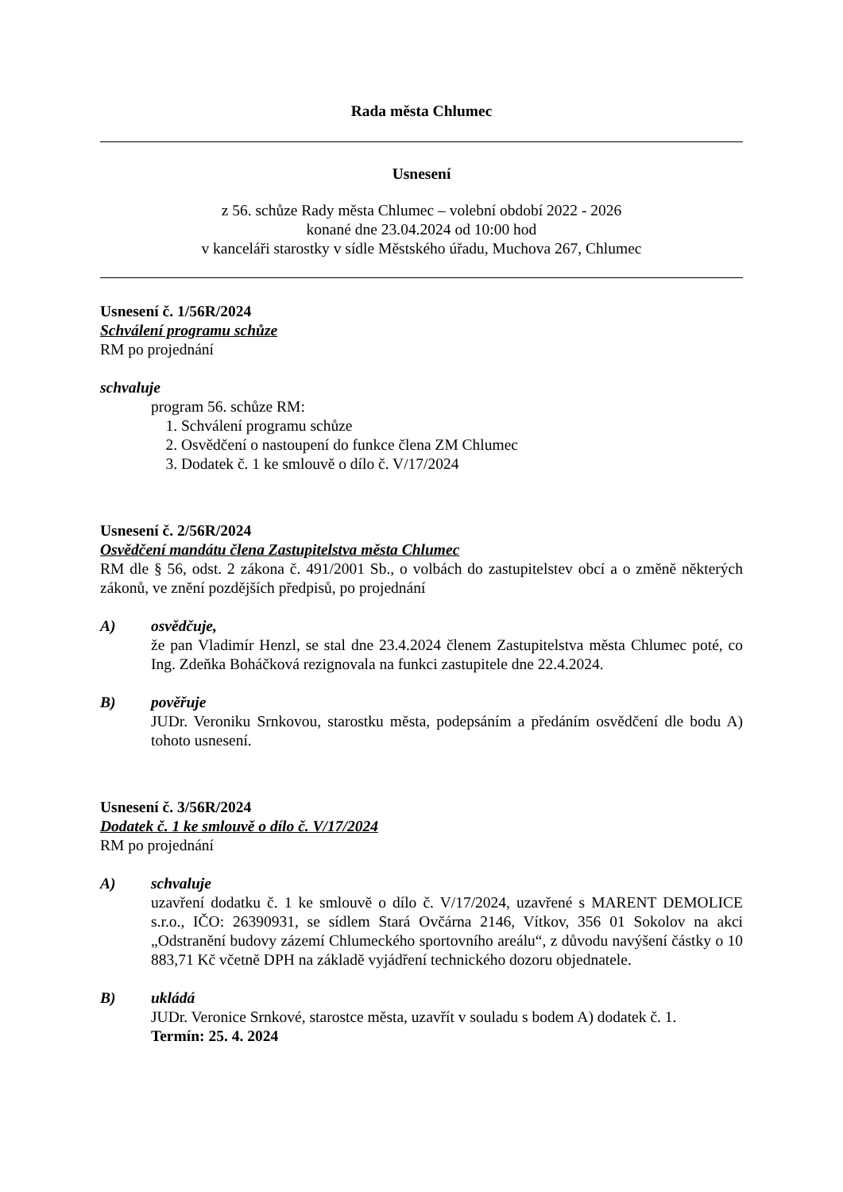Rada města Chlumec
Usnesení
z 56. schůze Rady města Chlumec – volební období 2022 - 2026
konané dne 23.04.2024 od 10:00 hod
v kanceláři starostky v sídle Městského úřadu, Muchova 267, Chlumec
Usnesení č. 1/56R/2024
Schválení programu schůze
RM po projednání
schvaluje
program 56. schůze RM:
1. Schválení programu schůze
2. Osvědčení o nastoupení do funkce člena ZM Chlumec
3. Dodatek č. 1 ke smlouvě o dílo č. V/17/2024
Usnesení č. 2/56R/2024
Osvědčení mandátu člena Zastupitelstva města Chlumec
RM dle § 56, odst. 2 zákona č. 491/2001 Sb., o volbách do zastupitelstev obcí a o změně některých zákonů, ve znění pozdějších předpisů, po projednání
A) osvědčuje,
že pan Vladimír Henzl, se stal dne 23.4.2024 členem Zastupitelstva města Chlumec poté, co Ing. Zdeňka Boháčková rezignovala na funkci zastupitele dne 22.4.2024.
B) pověřuje
JUDr. Veroniku Srnkovou, starostku města, podepsáním a předáním osvědčení dle bodu A) tohoto usnesení.
Usnesení č. 3/56R/2024
Dodatek č. 1 ke smlouvě o dílo č. V/17/2024
RM po projednání
A) schvaluje
uzavření dodatku č. 1 ke smlouvě o dílo č. V/17/2024, uzavřené s MARENT DEMOLICE s.r.o., IČO: 26390931, se sídlem Stará Ovčárna 2146, Vítkov, 356 01 Sokolov na akci „Odstranění budovy zázemí Chlumeckého sportovního areálu“, z důvodu navýšení částky o 10 883,71 Kč včetně DPH na základě vyjádření technického dozoru objednatele.
B) ukládá
JUDr. Veronice Srnkové, starostce města, uzavřít v souladu s bodem A) dodatek č. 1.
Termín: 25. 4. 2024